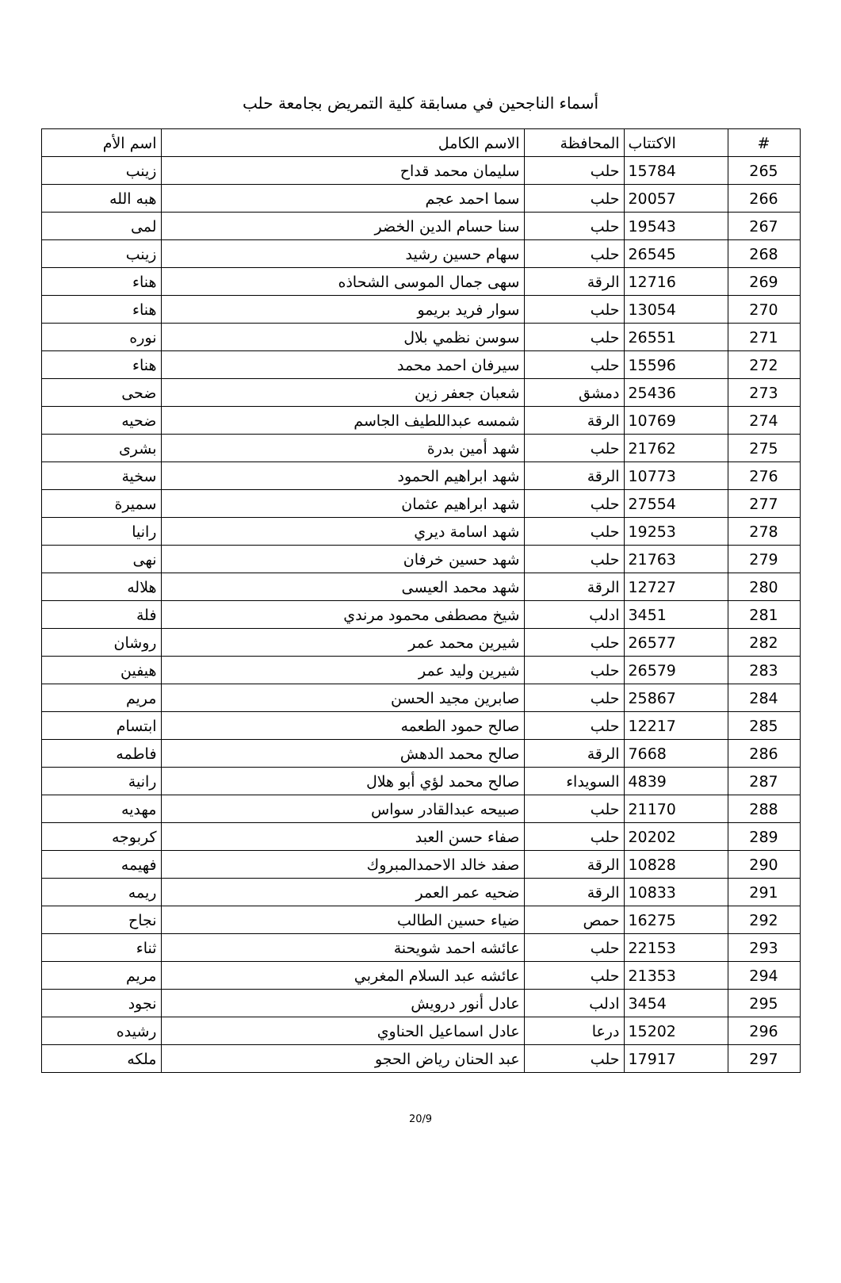أسماء الناجحين في مسابقة كلية التمريض بجامعة حلب
| # | الاكتتاب | المحافظة | الاسم الكامل | اسم الأم |
| --- | --- | --- | --- | --- |
| 265 | 15784 | حلب | سليمان محمد قداح | زينب |
| 266 | 20057 | حلب | سما احمد عجم | هبه الله |
| 267 | 19543 | حلب | سنا حسام الدين الخضر | لمى |
| 268 | 26545 | حلب | سهام حسين رشيد | زينب |
| 269 | 12716 | الرقة | سهى جمال الموسى الشحاذه | هناء |
| 270 | 13054 | حلب | سوار فريد بريمو | هناء |
| 271 | 26551 | حلب | سوسن نظمي بلال | نوره |
| 272 | 15596 | حلب | سيرفان احمد محمد | هناء |
| 273 | 25436 | دمشق | شعبان جعفر زين | ضحى |
| 274 | 10769 | الرقة | شمسه عبداللطيف الجاسم | ضحيه |
| 275 | 21762 | حلب | شهد أمين بدرة | بشرى |
| 276 | 10773 | الرقة | شهد ابراهيم الحمود | سخية |
| 277 | 27554 | حلب | شهد ابراهيم عثمان | سميرة |
| 278 | 19253 | حلب | شهد اسامة ديري | رانيا |
| 279 | 21763 | حلب | شهد حسين خرفان | نهى |
| 280 | 12727 | الرقة | شهد محمد العيسى | هلاله |
| 281 | 3451 | ادلب | شيخ مصطفى محمود مرندي | فلة |
| 282 | 26577 | حلب | شيرين محمد عمر | روشان |
| 283 | 26579 | حلب | شيرين وليد عمر | هيفين |
| 284 | 25867 | حلب | صابرين مجيد الحسن | مريم |
| 285 | 12217 | حلب | صالح حمود الطعمه | ابتسام |
| 286 | 7668 | الرقة | صالح محمد الدهش | فاطمه |
| 287 | 4839 | السويداء | صالح محمد لؤي أبو هلال | رانية |
| 288 | 21170 | حلب | صبيحه عبدالقادر سواس | مهديه |
| 289 | 20202 | حلب | صفاء حسن العبد | كربوجه |
| 290 | 10828 | الرقة | صفد خالد الاحمدالمبروك | فهيمه |
| 291 | 10833 | الرقة | ضحيه عمر العمر | ريمه |
| 292 | 16275 | حمص | ضياء حسين الطالب | نجاح |
| 293 | 22153 | حلب | عائشه احمد شويحنة | ثناء |
| 294 | 21353 | حلب | عائشه عبد السلام المغربي | مريم |
| 295 | 3454 | ادلب | عادل أنور درويش | نجود |
| 296 | 15202 | درعا | عادل اسماعيل الحناوي | رشيده |
| 297 | 17917 | حلب | عبد الحنان رياض الحجو | ملكه |
20/9